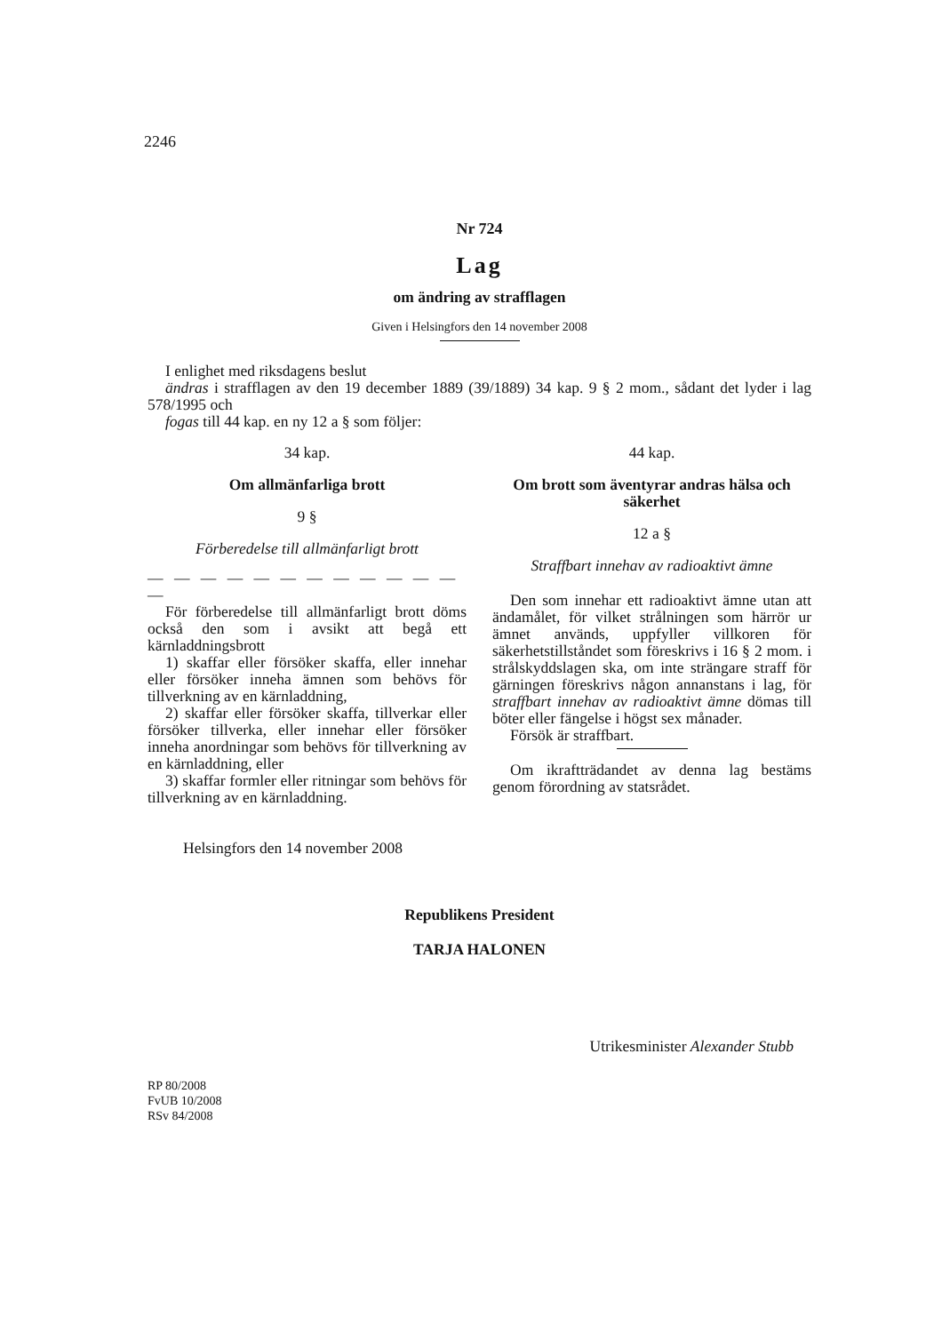2246
Nr 724
Lag
om ändring av strafflagen
Given i Helsingfors den 14 november 2008
I enlighet med riksdagens beslut
ändras i strafflagen av den 19 december 1889 (39/1889) 34 kap. 9 § 2 mom., sådant det lyder i lag 578/1995 och
fogas till 44 kap. en ny 12 a § som följer:
34 kap.
Om allmänfarliga brott
9 §
Förberedelse till allmänfarligt brott
— — — — — — — — — — — — —
För förberedelse till allmänfarligt brott döms också den som i avsikt att begå ett kärnladdningsbrott
1) skaffar eller försöker skaffa, eller innehar eller försöker inneha ämnen som behövs för tillverkning av en kärnladdning,
2) skaffar eller försöker skaffa, tillverkar eller försöker tillverka, eller innehar eller försöker inneha anordningar som behövs för tillverkning av en kärnladdning, eller
3) skaffar formler eller ritningar som behövs för tillverkning av en kärnladdning.
Helsingfors den 14 november 2008
44 kap.
Om brott som äventyrar andras hälsa och säkerhet
12 a §
Straffbart innehav av radioaktivt ämne
Den som innehar ett radioaktivt ämne utan att ändamålet, för vilket strålningen som härrör ur ämnet används, uppfyller villkoren för säkerhetstillståndet som föreskrivs i 16 § 2 mom. i strålskyddslagen ska, om inte strängare straff för gärningen föreskrivs någon annanstans i lag, för straffbart innehav av radioaktivt ämne dömas till böter eller fängelse i högst sex månader.
Försök är straffbart.
Om ikraftträdandet av denna lag bestäms genom förordning av statsrådet.
Republikens President
TARJA HALONEN
Utrikesminister Alexander Stubb
RP 80/2008
FvUB 10/2008
RSv 84/2008